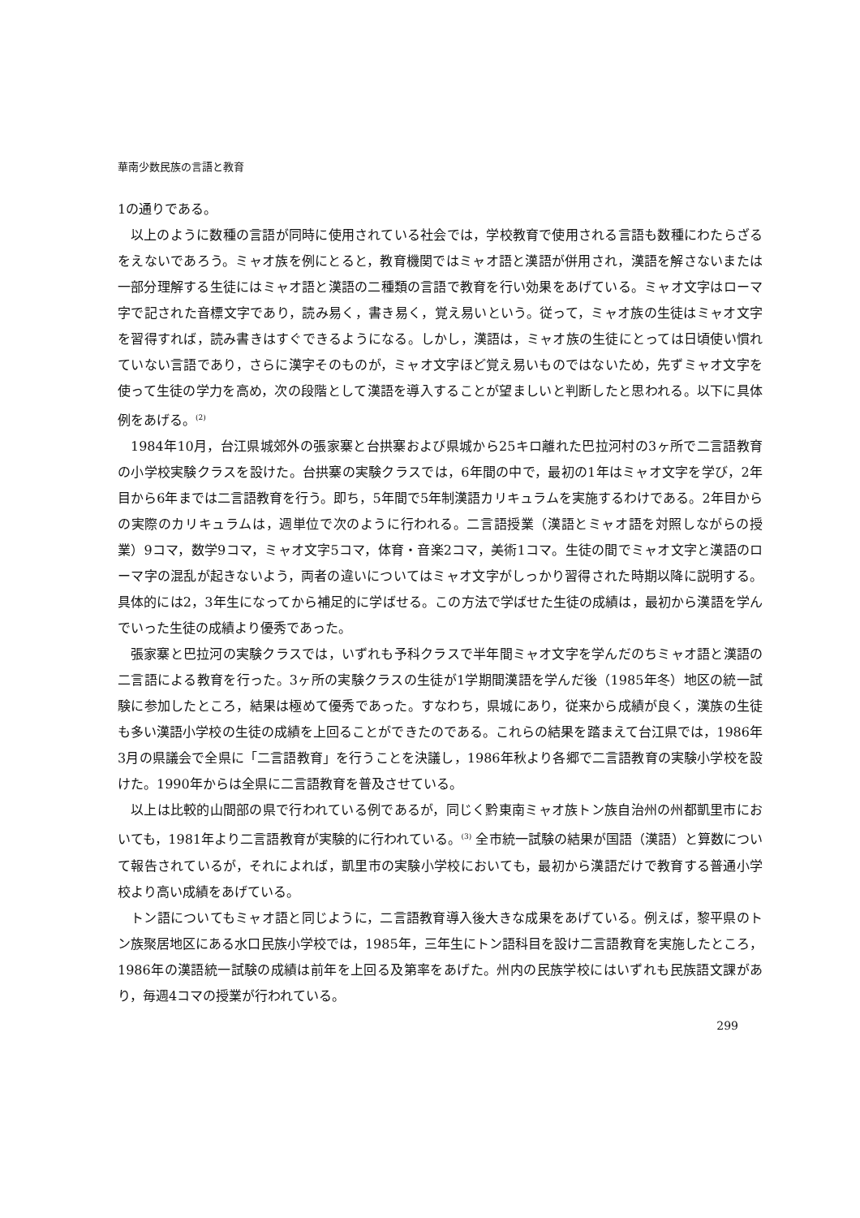華南少数民族の言語と教育
1の通りである。
以上のように数種の言語が同時に使用されている社会では，学校教育で使用される言語も数種にわたらざるをえないであろう。ミャオ族を例にとると，教育機関ではミャオ語と漢語が併用され，漢語を解さないまたは一部分理解する生徒にはミャオ語と漢語の二種類の言語で教育を行い効果をあげている。ミャオ文字はローマ字で記された音標文字であり，読み易く，書き易く，覚え易いという。従って，ミャオ族の生徒はミャオ文字を習得すれば，読み書きはすぐできるようになる。しかし，漢語は，ミャオ族の生徒にとっては日頃使い慣れていない言語であり，さらに漢字そのものが，ミャオ文字ほど覚え易いものではないため，先ずミャオ文字を使って生徒の学力を高め，次の段階として漢語を導入することが望ましいと判断したと思われる。以下に具体例をあげる。<sup>(2)</sup>
1984年10月，台江県城郊外の張家寨と台拱寨および県城から25キロ離れた巴拉河村の3ヶ所で二言語教育の小学校実験クラスを設けた。台拱寨の実験クラスでは，6年間の中で，最初の1年はミャオ文字を学び，2年目から6年までは二言語教育を行う。即ち，5年間で5年制漢語カリキュラムを実施するわけである。2年目からの実際のカリキュラムは，週単位で次のように行われる。二言語授業（漢語とミャオ語を対照しながらの授業）9コマ，数学9コマ，ミャオ文字5コマ，体育・音楽2コマ，美術1コマ。生徒の間でミャオ文字と漢語のローマ字の混乱が起きないよう，両者の違いについてはミャオ文字がしっかり習得された時期以降に説明する。具体的には2，3年生になってから補足的に学ばせる。この方法で学ばせた生徒の成績は，最初から漢語を学んでいった生徒の成績より優秀であった。
張家寨と巴拉河の実験クラスでは，いずれも予科クラスで半年間ミャオ文字を学んだのちミャオ語と漢語の二言語による教育を行った。3ヶ所の実験クラスの生徒が1学期間漢語を学んだ後（1985年冬）地区の統一試験に参加したところ，結果は極めて優秀であった。すなわち，県城にあり，従来から成績が良く，漢族の生徒も多い漢語小学校の生徒の成績を上回ることができたのである。これらの結果を踏まえて台江県では，1986年3月の県議会で全県に「二言語教育」を行うことを決議し，1986年秋より各郷で二言語教育の実験小学校を設けた。1990年からは全県に二言語教育を普及させている。
以上は比較的山間部の県で行われている例であるが，同じく黔東南ミャオ族トン族自治州の州都凱里市においても，1981年より二言語教育が実験的に行われている。<sup>(3)</sup> 全市統一試験の結果が国語（漢語）と算数について報告されているが，それによれば，凱里市の実験小学校においても，最初から漢語だけで教育する普通小学校より高い成績をあげている。
トン語についてもミャオ語と同じように，二言語教育導入後大きな成果をあげている。例えば，黎平県のトン族聚居地区にある水口民族小学校では，1985年，三年生にトン語科目を設け二言語教育を実施したところ，1986年の漢語統一試験の成績は前年を上回る及第率をあげた。州内の民族学校にはいずれも民族語文課があり，毎週4コマの授業が行われている。
299